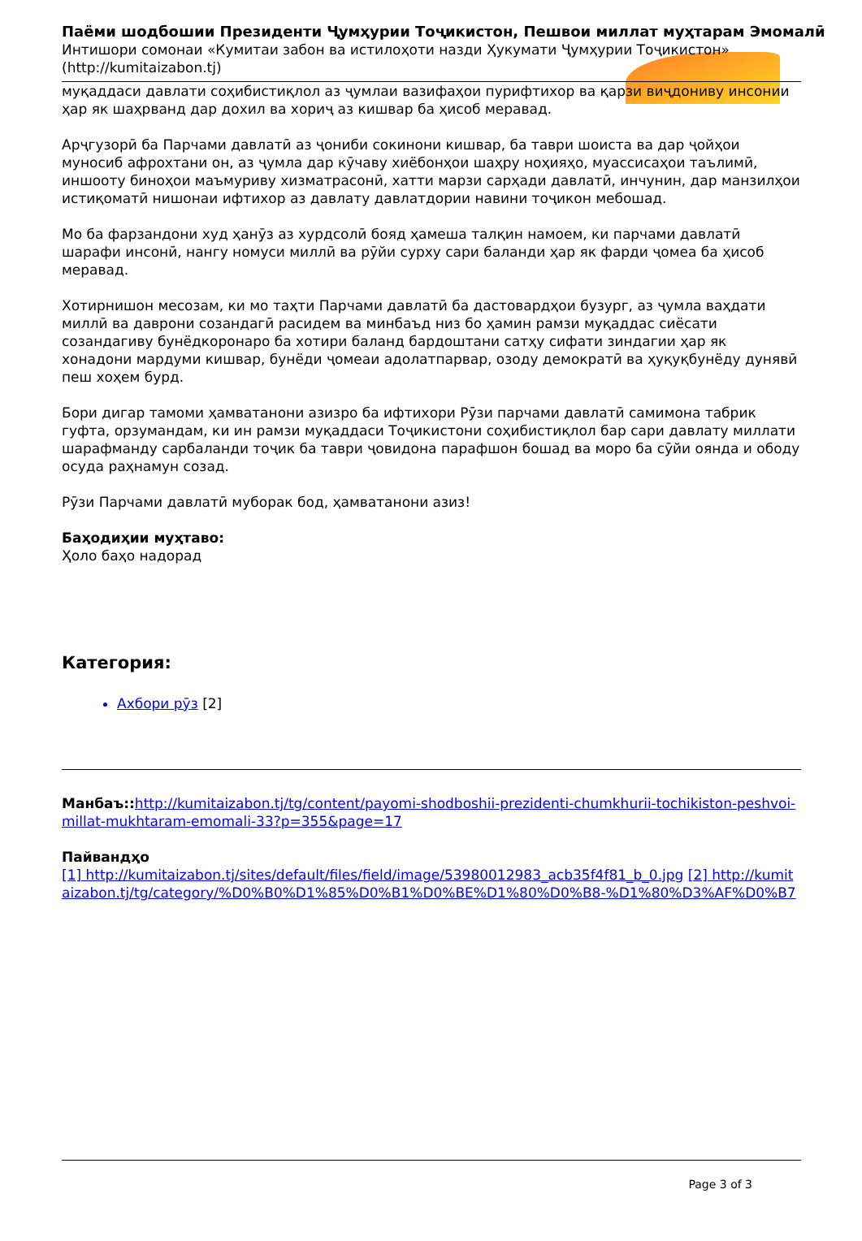Паёми шодбошии Президенти Ҷумҳурии Тоҷикистон, Пешвои миллат муҳтарам Эмомалӣ
Интишори сомонаи «Кумитаи забон ва истилоҳоти назди Ҳукумати Ҷумҳурии Тоҷикистон» (http://kumitaizabon.tj)
муқаддаси давлати соҳибистиқлол аз ҷумлаи вазифаҳои пурифтихор ва қарзи виҷдониву инсонии ҳар як шаҳрванд дар дохил ва хориҷ аз кишвар ба ҳисоб меравад.
Арҷгузорӣ ба Парчами давлатӣ аз ҷониби сокинони кишвар, ба таври шоиста ва дар ҷойҳои муносиб афрохтани он, аз ҷумла дар кӯчаву хиёбонҳои шаҳру ноҳияҳо, муассисаҳои таълимӣ, иншооту биноҳои маъмуриву хизматрасонӣ, хатти марзи сарҳади давлатӣ, инчунин, дар манзилҳои истиқоматӣ нишонаи ифтихор аз давлату давлатдории навини тоҷикон мебошад.
Мо ба фарзандони худ ҳанӯз аз хурдсолӣ бояд ҳамеша талқин намоем, ки парчами давлатӣ шарафи инсонӣ, нангу номуси миллӣ ва рӯйи сурху сари баланди ҳар як фарди ҷомеа ба ҳисоб меравад.
Хотирнишон месозам, ки мо таҳти Парчами давлатӣ ба дастовардҳои бузург, аз ҷумла ваҳдати миллӣ ва даврони созандагӣ расидем ва минбаъд низ бо ҳамин рамзи муқаддас сиёсати созандагиву бунёдкоронаро ба хотири баланд бардоштани сатҳу сифати зиндагии ҳар як хонадони мардуми кишвар, бунёди ҷомеаи адолатпарвар, озоду демократӣ ва ҳуқуқбунёду дунявӣ пеш хоҳем бурд.
Бори дигар тамоми ҳамватанони азизро ба ифтихори Рӯзи парчами давлатӣ самимона табрик гуфта, орзумандам, ки ин рамзи муқаддаси Тоҷикистони соҳибистиқлол бар сари давлату миллати шарафманду сарбаланди тоҷик ба таври ҷовидона парафшон бошад ва моро ба сӯйи оянда и ободу осуда раҳнамун созад.
Рӯзи Парчами давлатӣ муборак бод, ҳамватанони азиз!
Баҳодиҳии муҳтаво:
Ҳоло баҳо надорад
Категория:
Ахбори рӯз [2]
Манбаъ:: http://kumitaizabon.tj/tg/content/payomi-shodboshii-prezidenti-chumkhurii-tochikiston-peshvoi-millat-mukhtaram-emomali-33?p=355&page=17
Пайвандҳо
[1] http://kumitaizabon.tj/sites/default/files/field/image/53980012983_acb35f4f81_b_0.jpg [2] http://kumitaizabon.tj/tg/category/%D0%B0%D1%85%D0%B1%D0%BE%D1%80%D0%B8-%D1%80%D3%AF%D0%B7
Page 3 of 3